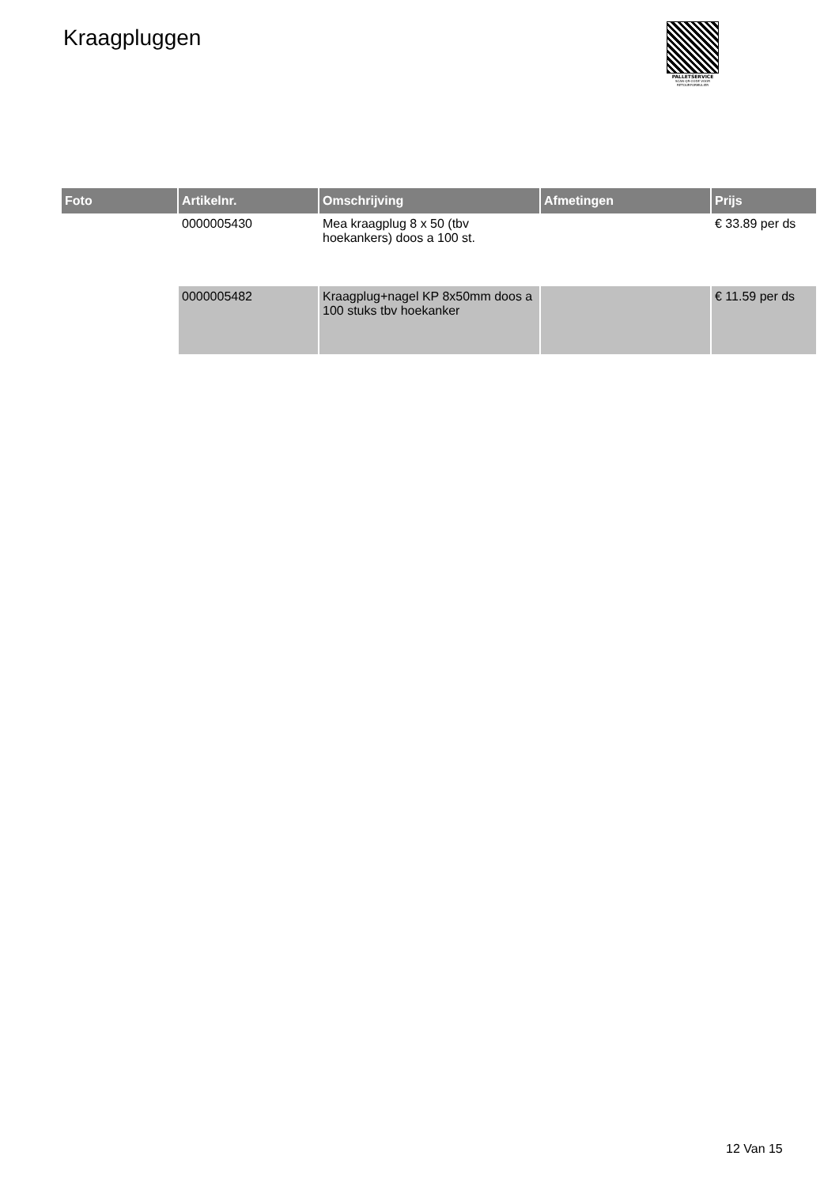Kraagpluggen
PALLETSERVICE
SCAN QR-CODE VOOR RETOURFORMULIER
| Foto | Artikelnr. | Omschrijving | Afmetingen | Prijs |
| --- | --- | --- | --- | --- |
| | 0000005430 | Mea kraagplug 8 x 50 (tbv hoekankers) doos a 100 st. | | € 33.89 per ds |
| | 0000005482 | Kraagplug+nagel KP 8x50mm doos a 100 stuks tbv hoekanker | | € 11.59 per ds |
12 Van 15